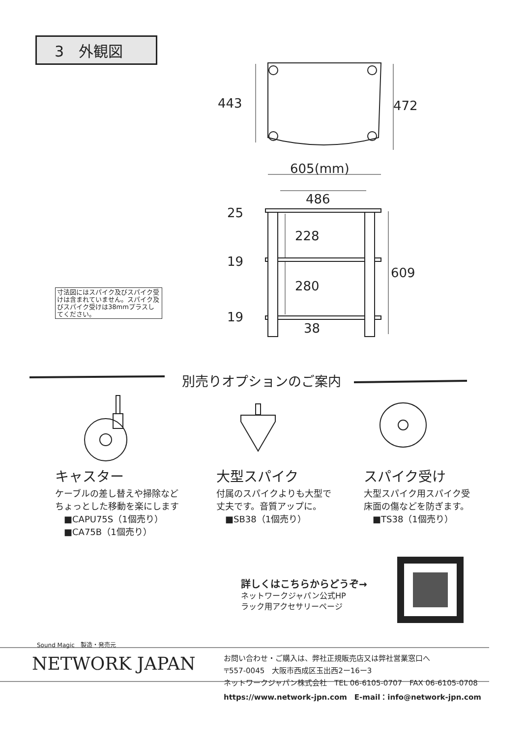3　外観図
443 472
605(mm)
486
25
228
19
609
280
19
38
寸法図にはスパイク及びスパイク受けは含まれていません。スパイク及びスパイク受けは38mmプラスしてください。
別売りオプションのご案内
キャスター
ケーブルの差し替えや掃除など
ちょっとした移動を楽にします
　■CAPU75S（1個売り）
　■CA75B（1個売り）
大型スパイク
付属のスパイクよりも大型で
丈夫です。音質アップに。
　■SB38（1個売り）
スパイク受け
大型スパイク用スパイク受
床面の傷などを防ぎます。
　■TS38（1個売り）
詳しくはこちらからどうぞ→
ネットワークジャパン公式HP
ラック用アクセサリーページ
Sound Magic　製造・発売元
NETWORK JAPAN
お問い合わせ・ご購入は、弊社正規販売店又は弊社営業窓口へ
〒557-0045　大阪市西成区玉出西2ー16ー3
ネットワークジャパン株式会社　TEL 06-6105-0707　FAX 06-6105-0708
https://www.network-jpn.com　E-mail：info@network-jpn.com